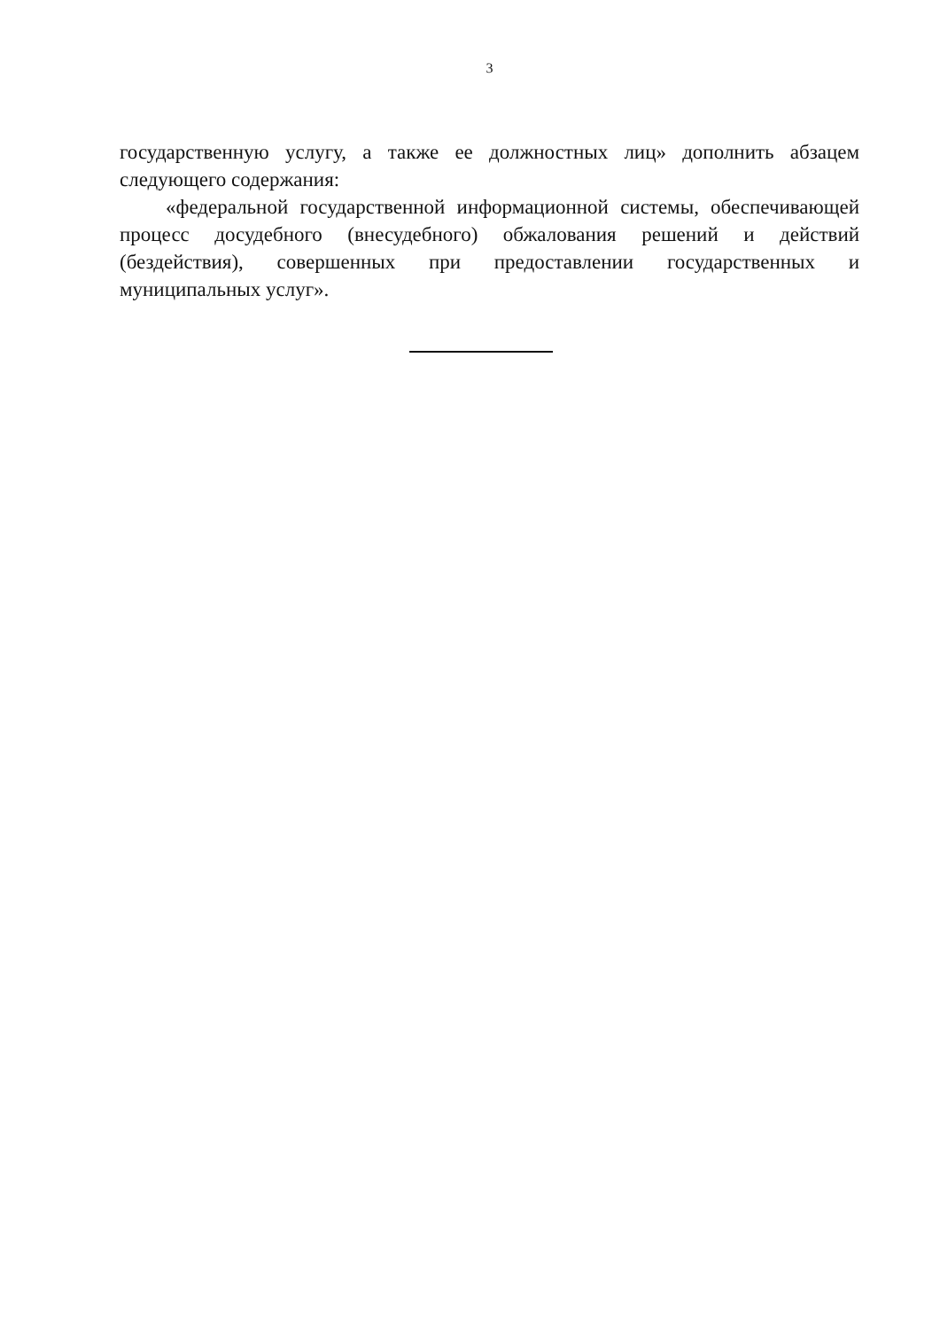3
государственную услугу, а также ее должностных лиц» дополнить абзацем следующего содержания:
«федеральной государственной информационной системы, обеспечивающей процесс досудебного (внесудебного) обжалования решений и действий (бездействия), совершенных при предоставлении государственных и муниципальных услуг».